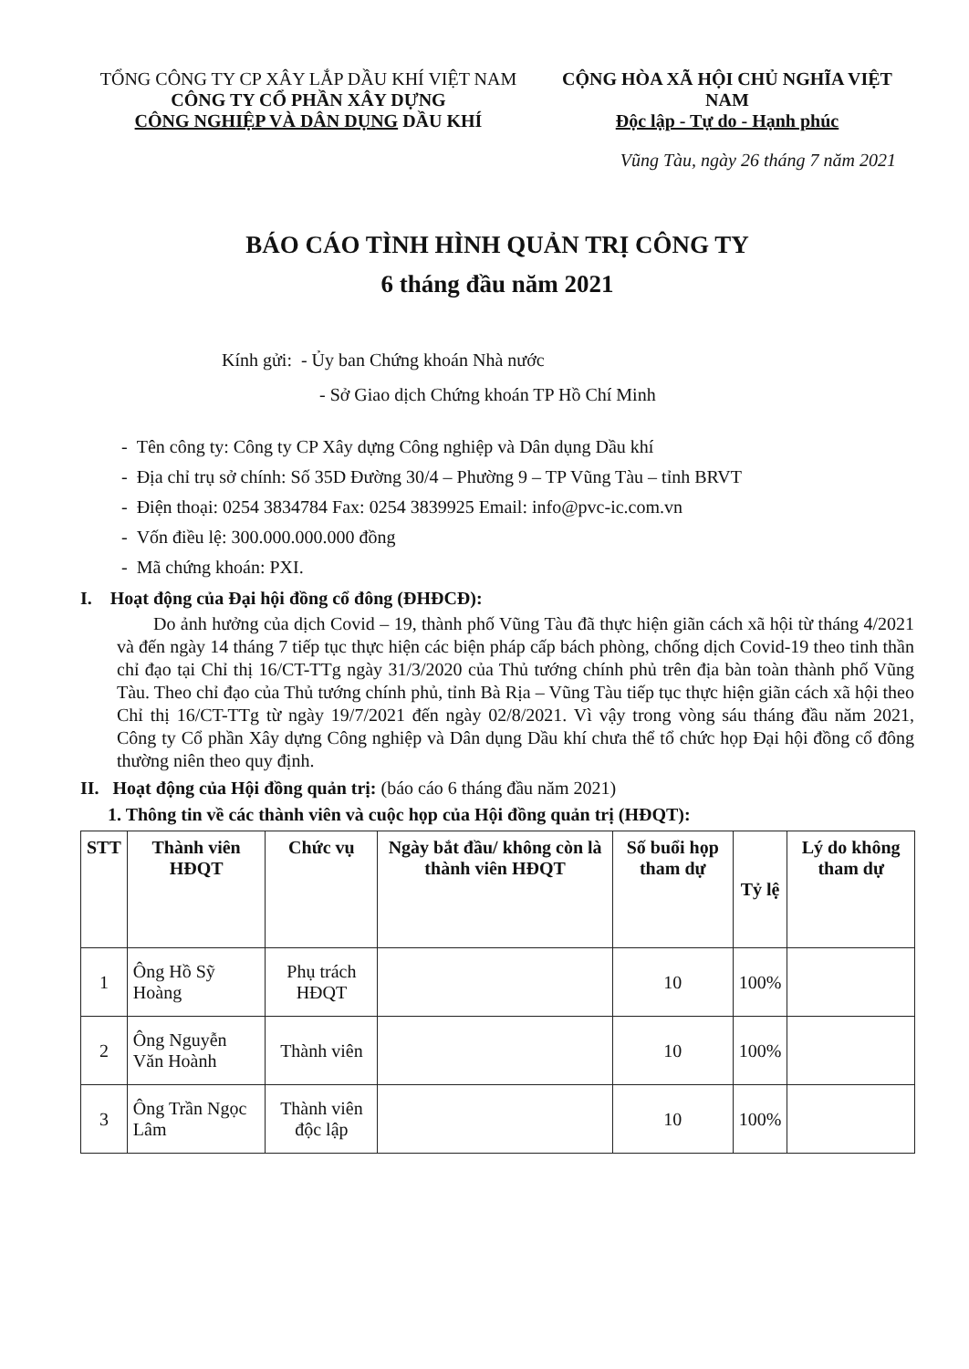TỔNG CÔNG TY CP XÂY LẮP DẦU KHÍ VIỆT NAM
CÔNG TY CỔ PHẦN XÂY DỰNG
CÔNG NGHIỆP VÀ DÂN DỤNG DẦU KHÍ
CỘNG HÒA XÃ HỘI CHỦ NGHĨA VIỆT NAM
Độc lập - Tự do - Hạnh phúc
Vũng Tàu, ngày 26 tháng 7 năm 2021
BÁO CÁO TÌNH HÌNH QUẢN TRỊ CÔNG TY
6 tháng đầu năm 2021
Kính gửi: - Ủy ban Chứng khoán Nhà nước
- Sở Giao dịch Chứng khoán TP Hồ Chí Minh
- Tên công ty: Công ty CP Xây dựng Công nghiệp và Dân dụng Dầu khí
- Địa chỉ trụ sở chính: Số 35D Đường 30/4 – Phường 9 – TP Vũng Tàu – tỉnh BRVT
- Điện thoại: 0254 3834784 Fax: 0254 3839925 Email: info@pvc-ic.com.vn
- Vốn điều lệ: 300.000.000.000 đồng
- Mã chứng khoán: PXI.
I. Hoạt động của Đại hội đồng cổ đông (ĐHĐCĐ):
Do ảnh hưởng của dịch Covid – 19, thành phố Vũng Tàu đã thực hiện giãn cách xã hội từ tháng 4/2021 và đến ngày 14 tháng 7 tiếp tục thực hiện các biện pháp cấp bách phòng, chống dịch Covid-19 theo tinh thần chỉ đạo tại Chỉ thị 16/CT-TTg ngày 31/3/2020 của Thủ tướng chính phủ trên địa bàn toàn thành phố Vũng Tàu. Theo chỉ đạo của Thủ tướng chính phủ, tỉnh Bà Rịa – Vũng Tàu tiếp tục thực hiện giãn cách xã hội theo Chỉ thị 16/CT-TTg từ ngày 19/7/2021 đến ngày 02/8/2021. Vì vậy trong vòng sáu tháng đầu năm 2021, Công ty Cổ phần Xây dựng Công nghiệp và Dân dụng Dầu khí chưa thể tổ chức họp Đại hội đồng cổ đông thường niên theo quy định.
II. Hoạt động của Hội đồng quản trị: (báo cáo 6 tháng đầu năm 2021)
1. Thông tin về các thành viên và cuộc họp của Hội đồng quản trị (HĐQT):
| STT | Thành viên HĐQT | Chức vụ | Ngày bắt đầu/ không còn là thành viên HĐQT | Số buổi họp tham dự | Tỷ lệ | Lý do không tham dự |
| --- | --- | --- | --- | --- | --- | --- |
| 1 | Ông Hồ Sỹ Hoàng | Phụ trách HĐQT | | 10 | 100% | |
| 2 | Ông Nguyễn Văn Hoành | Thành viên | | 10 | 100% | |
| 3 | Ông Trần Ngọc Lâm | Thành viên độc lập | | 10 | 100% | |